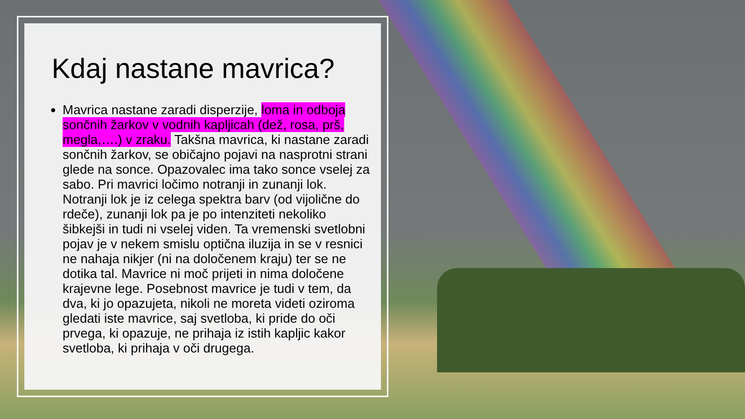Kdaj nastane mavrica?
Mavrica nastane zaradi disperzije, loma in odboja sončnih žarkov v vodnih kapljicah (dež, rosa, prš, megla,….) v zraku. Takšna mavrica, ki nastane zaradi sončnih žarkov, se običajno pojavi na nasprotni strani glede na sonce. Opazovalec ima tako sonce vselej za sabo. Pri mavrici ločimo notranji in zunanji lok. Notranji lok je iz celega spektra barv (od vijolične do rdeče), zunanji lok pa je po intenziteti nekoliko šibkejši in tudi ni vselej viden. Ta vremenski svetlobni pojav je v nekem smislu optična iluzija in se v resnici ne nahaja nikjer (ni na določenem kraju) ter se ne dotika tal. Mavrice ni moč prijeti in nima določene krajevne lege. Posebnost mavrice je tudi v tem, da dva, ki jo opazujeta, nikoli ne moreta videti oziroma gledati iste mavrice, saj svetloba, ki pride do oči prvega, ki opazuje, ne prihaja iz istih kapljic kakor svetloba, ki prihaja v oči drugega.